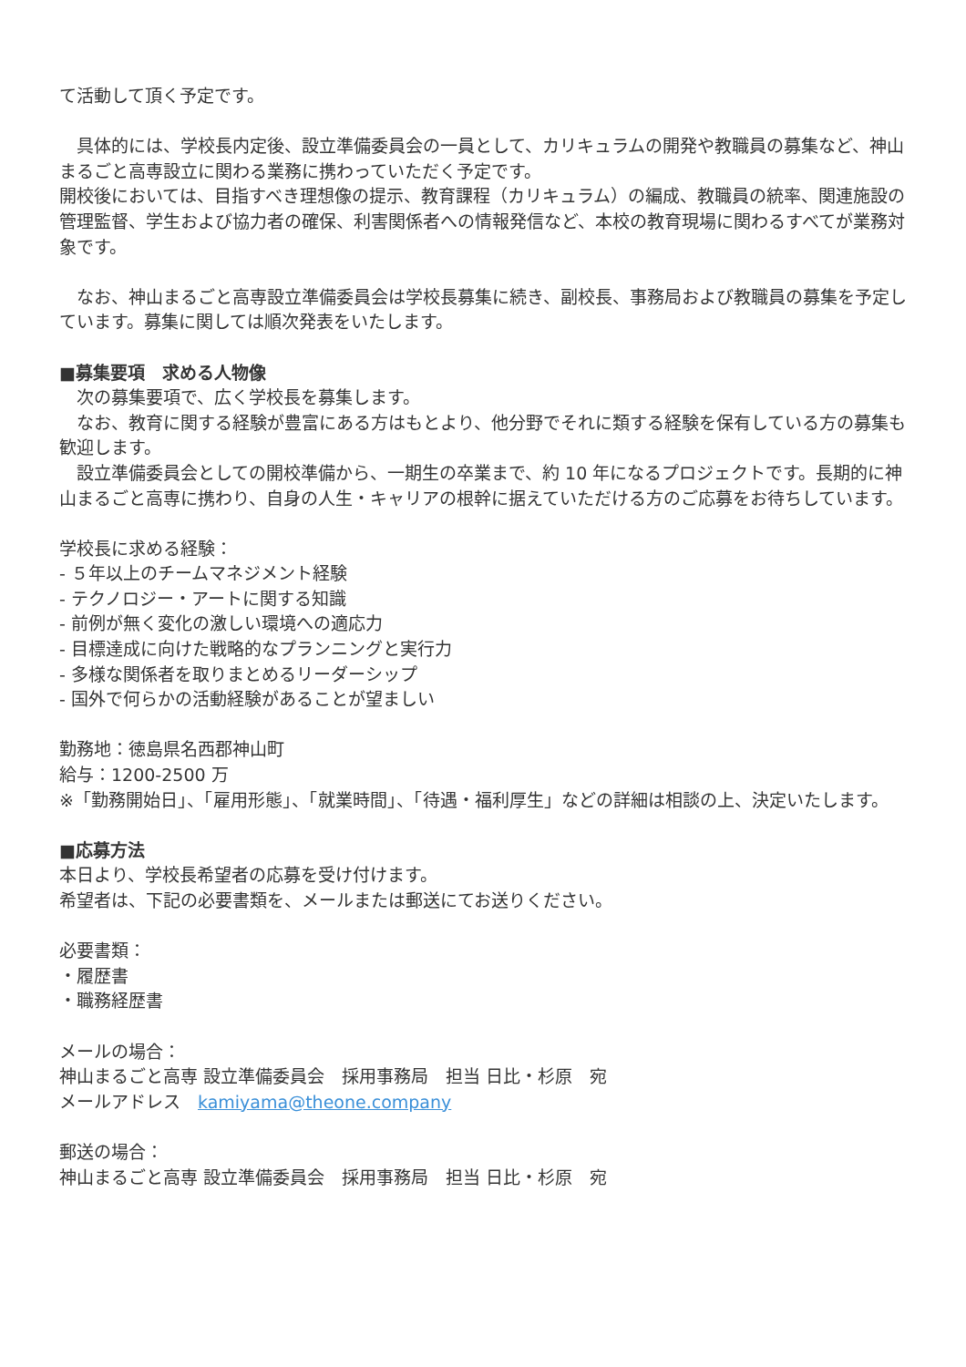て活動して頂く予定です。
　具体的には、学校長内定後、設立準備委員会の一員として、カリキュラムの開発や教職員の募集など、神山まるごと高専設立に関わる業務に携わっていただく予定です。
開校後においては、目指すべき理想像の提示、教育課程（カリキュラム）の編成、教職員の統率、関連施設の管理監督、学生および協力者の確保、利害関係者への情報発信など、本校の教育現場に関わるすべてが業務対象です。
　なお、神山まるごと高専設立準備委員会は学校長募集に続き、副校長、事務局および教職員の募集を予定しています。募集に関しては順次発表をいたします。
■募集要項　求める人物像
　次の募集要項で、広く学校長を募集します。
　なお、教育に関する経験が豊富にある方はもとより、他分野でそれに類する経験を保有している方の募集も歓迎します。
　設立準備委員会としての開校準備から、一期生の卒業まで、約 10 年になるプロジェクトです。長期的に神山まるごと高専に携わり、自身の人生・キャリアの根幹に据えていただける方のご応募をお待ちしています。
学校長に求める経験：
- ５年以上のチームマネジメント経験
- テクノロジー・アートに関する知識
- 前例が無く変化の激しい環境への適応力
- 目標達成に向けた戦略的なプランニングと実行力
- 多様な関係者を取りまとめるリーダーシップ
- 国外で何らかの活動経験があることが望ましい
勤務地：徳島県名西郡神山町
給与：1200-2500 万
※「勤務開始日」、「雇用形態」、「就業時間」、「待遇・福利厚生」などの詳細は相談の上、決定いたします。
■応募方法
本日より、学校長希望者の応募を受け付けます。
希望者は、下記の必要書類を、メールまたは郵送にてお送りください。
必要書類：
・履歴書
・職務経歴書
メールの場合：
神山まるごと高専 設立準備委員会　採用事務局　担当 日比・杉原　宛
メールアドレス　kamiyama@theone.company
郵送の場合：
神山まるごと高専 設立準備委員会　採用事務局　担当 日比・杉原　宛